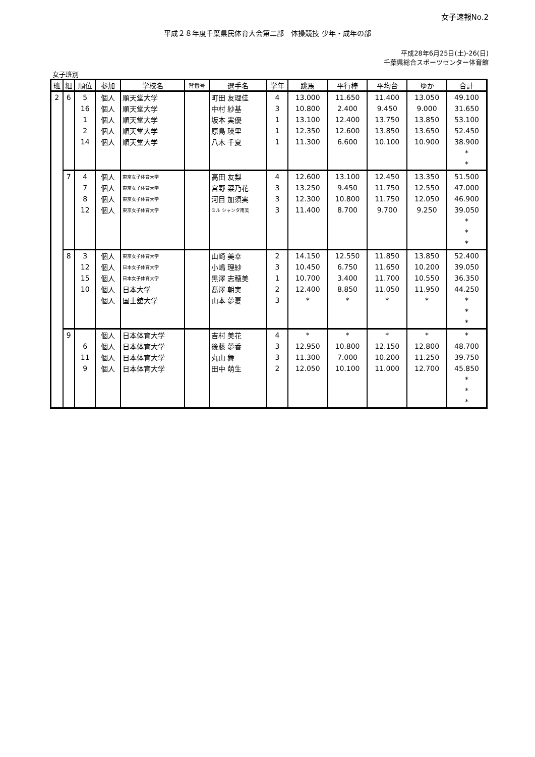女子速報No.2
平成２８年度千葉県民体育大会第二部　体操競技 少年・成年の部
平成28年6月25日(土)-26(日)
千葉県総合スポーツセンター体育館
女子班別
| 班 | 組 | 順位 | 参加 | 学校名 | 背番号 | 選手名 | 学年 | 跳馬 | 平行棒 | 平均台 | ゆか | 合計 |
| --- | --- | --- | --- | --- | --- | --- | --- | --- | --- | --- | --- | --- |
| 2 | 6 | 5 | 個人 | 順天堂大学 | | 町田 友理佳 | 4 | 13.000 | 11.650 | 11.400 | 13.050 | 49.100 |
| | | 16 | 個人 | 順天堂大学 | | 中村 紗基 | 3 | 10.800 | 2.400 | 9.450 | 9.000 | 31.650 |
| | | 1 | 個人 | 順天堂大学 | | 坂本 実優 | 1 | 13.100 | 12.400 | 13.750 | 13.850 | 53.100 |
| | | 2 | 個人 | 順天堂大学 | | 原島 瑛里 | 1 | 12.350 | 12.600 | 13.850 | 13.650 | 52.450 |
| | | 14 | 個人 | 順天堂大学 | | 八木 千夏 | 1 | 11.300 | 6.600 | 10.100 | 10.900 | 38.900 |
| | | | | | | | | | | | | * |
| | | | | | | | | | | | | * |
| | 7 | 4 | 個人 | 東京女子体育大学 | | 高田 友梨 | 4 | 12.600 | 13.100 | 12.450 | 13.350 | 51.500 |
| | | 7 | 個人 | 東京女子体育大学 | | 宮野 菜乃花 | 3 | 13.250 | 9.450 | 11.750 | 12.550 | 47.000 |
| | | 8 | 個人 | 東京女子体育大学 | | 河目 加須実 | 3 | 12.300 | 10.800 | 11.750 | 12.050 | 46.900 |
| | | 12 | 個人 | 東京女子体育大学 | | ミル シャンタ南美 | 3 | 11.400 | 8.700 | 9.700 | 9.250 | 39.050 |
| | | | | | | | | | | | | * |
| | | | | | | | | | | | | * |
| | | | | | | | | | | | | * |
| | 8 | 3 | 個人 | 東京女子体育大学 | | 山崎 美幸 | 2 | 14.150 | 12.550 | 11.850 | 13.850 | 52.400 |
| | | 12 | 個人 | 日本女子体育大学 | | 小嶋 理紗 | 3 | 10.450 | 6.750 | 11.650 | 10.200 | 39.050 |
| | | 15 | 個人 | 日本女子体育大学 | | 黒澤 志穂美 | 1 | 10.700 | 3.400 | 11.700 | 10.550 | 36.350 |
| | | 10 | 個人 | 日本大学 | | 髙澤 朝実 | 2 | 12.400 | 8.850 | 11.050 | 11.950 | 44.250 |
| | | | 個人 | 国士舘大学 | | 山本 夢夏 | 3 | * | * | * | * | * |
| | | | | | | | | | | | | * |
| | | | | | | | | | | | | * |
| | 9 | | 個人 | 日本体育大学 | | 吉村 美花 | 4 | * | * | * | * | * |
| | | 6 | 個人 | 日本体育大学 | | 後藤 夢香 | 3 | 12.950 | 10.800 | 12.150 | 12.800 | 48.700 |
| | | 11 | 個人 | 日本体育大学 | | 丸山 舞 | 3 | 11.300 | 7.000 | 10.200 | 11.250 | 39.750 |
| | | 9 | 個人 | 日本体育大学 | | 田中 萌生 | 2 | 12.050 | 10.100 | 11.000 | 12.700 | 45.850 |
| | | | | | | | | | | | | * |
| | | | | | | | | | | | | * |
| | | | | | | | | | | | | * |